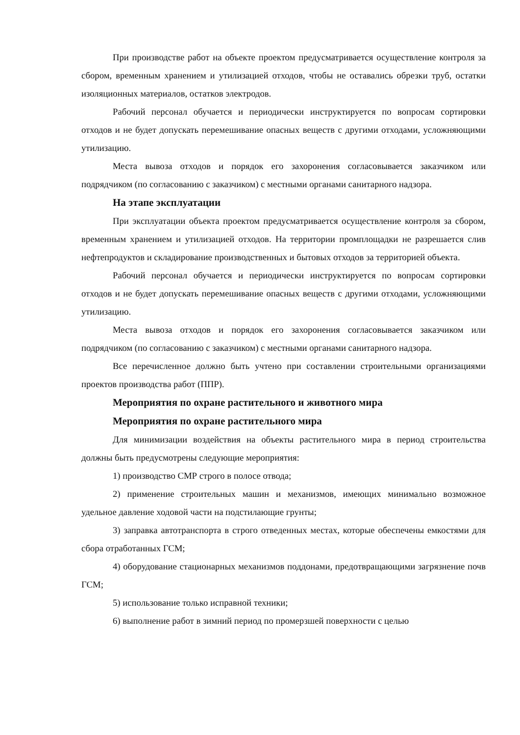При производстве работ на объекте проектом предусматривается осуществление контроля за сбором, временным хранением и утилизацией отходов, чтобы не оставались обрезки труб, остатки изоляционных материалов, остатков электродов.
Рабочий персонал обучается и периодически инструктируется по вопросам сортировки отходов и не будет допускать перемешивание опасных веществ с другими отходами, усложняющими утилизацию.
Места вывоза отходов и порядок его захоронения согласовывается заказчиком или подрядчиком (по согласованию с заказчиком) с местными органами санитарного надзора.
На этапе эксплуатации
При эксплуатации объекта проектом предусматривается осуществление контроля за сбором, временным хранением и утилизацией отходов. На территории промплощадки не разрешается слив нефтепродуктов и складирование производственных и бытовых отходов за территорией объекта.
Рабочий персонал обучается и периодически инструктируется по вопросам сортировки отходов и не будет допускать перемешивание опасных веществ с другими отходами, усложняющими утилизацию.
Места вывоза отходов и порядок его захоронения согласовывается заказчиком или подрядчиком (по согласованию с заказчиком) с местными органами санитарного надзора.
Все перечисленное должно быть учтено при составлении строительными организациями проектов производства работ (ППР).
Мероприятия по охране растительного и животного мира
Мероприятия по охране растительного мира
Для минимизации воздействия на объекты растительного мира в период строительства должны быть предусмотрены следующие мероприятия:
1) производство СМР строго в полосе отвода;
2) применение строительных машин и механизмов, имеющих минимально возможное удельное давление ходовой части на подстилающие грунты;
3) заправка автотранспорта в строго отведенных местах, которые обеспечены емкостями для сбора отработанных ГСМ;
4) оборудование стационарных механизмов поддонами, предотвращающими загрязнение почв ГСМ;
5) использование только исправной техники;
6) выполнение работ в зимний период по промерзшей поверхности с целью